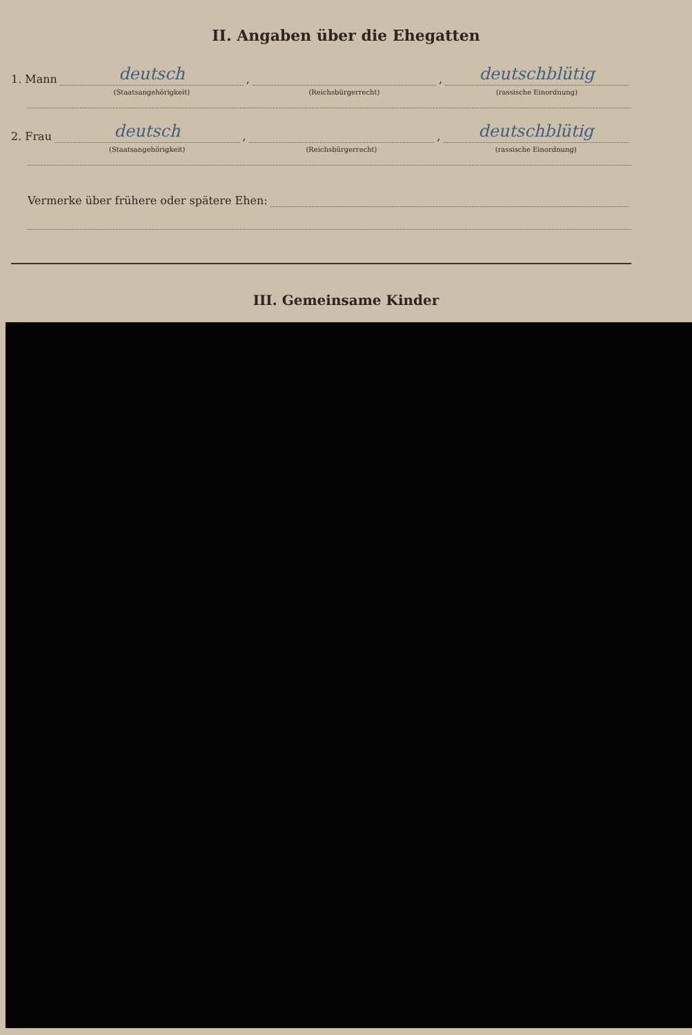II. Angaben über die Ehegatten
1. Mann
deutsch
(Staatsangehörigkeit)
,
(Reichsbürgerrecht)
,
deutschblütig
(rassische Einordnung)
2. Frau
deutsch
(Staatsangehörigkeit)
,
(Reichsbürgerrecht)
,
deutschblütig
(rassische Einordnung)
Vermerke über frühere oder spätere Ehen:
III. Gemeinsame Kinder